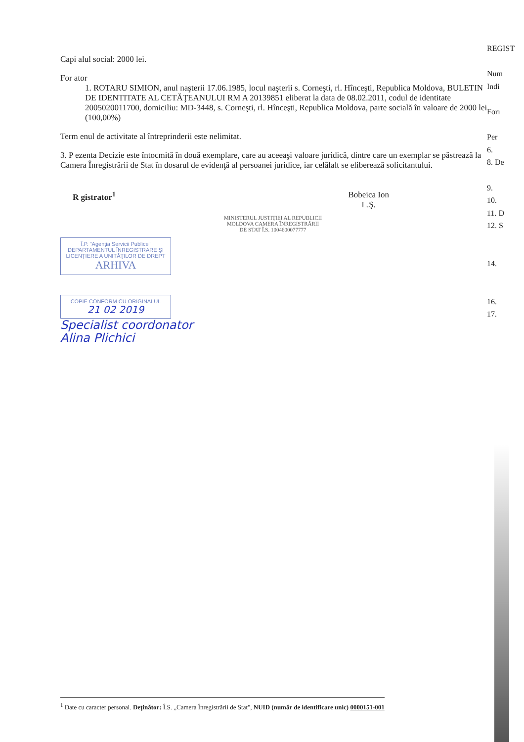Capi alul social: 2000 lei.
For ator
1. ROTARU SIMION, anul naşterii 17.06.1985, locul naşterii s. Corneşti, rl. Hînceşti, Republica Moldova, BULETIN DE IDENTITATE AL CETĂŢEANULUI RM A 20139851 eliberat la data de 08.02.2011, codul de identitate 2005020011700, domiciliu: MD-3448, s. Corneşti, rl. Hînceşti, Republica Moldova, parte socială în valoare de 2000 lei (100,00%)
Term enul de activitate al întreprinderii este nelimitat.
3. P ezenta Decizie este întocmită în două exemplare, care au aceeaşi valoare juridică, dintre care un exemplar se păstrează la Camera Înregistrării de Stat în dosarul de evidenţă al persoanei juridice, iar celălalt se eliberează solicitantului.
R gistrator<sup>1</sup> Bobeica Ion
L.Ş.
MINISTERUL JUSTIŢIEI AL REPUBLICII MOLDOVA CAMERA ÎNREGISTRĂRII DE STAT Î.S. 1004600077777
Î.P. "Agenţia Servicii Publice"
DEPARTAMENTUL ÎNREGISTRARE ŞI LICENŢIERE A UNITĂŢILOR DE DREPT
ARHIVA
COPIE CONFORM CU ORIGINALUL
21 02 2019
Specialist coordonator
Alina Plichici
REGIST
Num
Indi
Forı
Per
6.
8. De
9.
10.
11. D
12. S
14.
16.
17.
<sup>1</sup> Date cu caracter personal. Deţinător: Î.S. „Camera Înregistrării de Stat", NUID (număr de identificare unic) 0000151-001